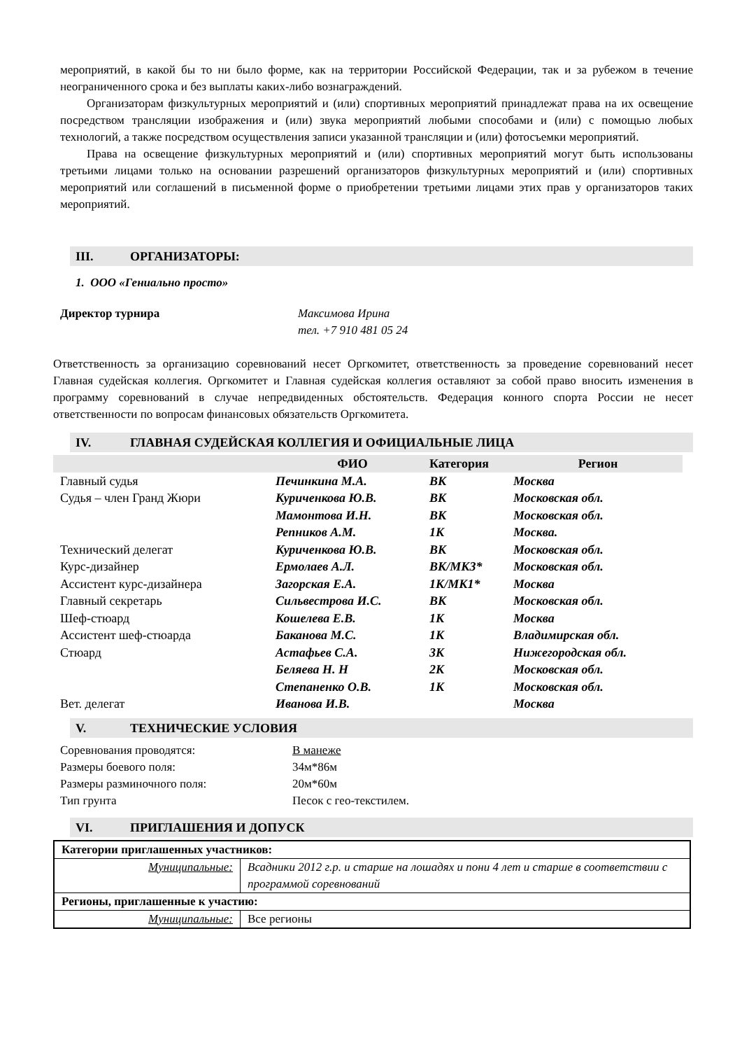мероприятий, в какой бы то ни было форме, как на территории Российской Федерации, так и за рубежом в течение неограниченного срока и без выплаты каких-либо вознаграждений.
Организаторам физкультурных мероприятий и (или) спортивных мероприятий принадлежат права на их освещение посредством трансляции изображения и (или) звука мероприятий любыми способами и (или) с помощью любых технологий, а также посредством осуществления записи указанной трансляции и (или) фотосъемки мероприятий.
Права на освещение физкультурных мероприятий и (или) спортивных мероприятий могут быть использованы третьими лицами только на основании разрешений организаторов физкультурных мероприятий и (или) спортивных мероприятий или соглашений в письменной форме о приобретении третьими лицами этих прав у организаторов таких мероприятий.
III. ОРГАНИЗАТОРЫ:
1. ООО «Гениально просто»
Директор турнира Максимова Ирина
тел. +7 910 481 05 24
Ответственность за организацию соревнований несет Оргкомитет, ответственность за проведение соревнований несет Главная судейская коллегия. Оргкомитет и Главная судейская коллегия оставляют за собой право вносить изменения в программу соревнований в случае непредвиденных обстоятельств. Федерация конного спорта России не несет ответственности по вопросам финансовых обязательств Оргкомитета.
IV. ГЛАВНАЯ СУДЕЙСКАЯ КОЛЛЕГИЯ И ОФИЦИАЛЬНЫЕ ЛИЦА
| | ФИО | Категория | Регион |
| Главный судья | Печинкина М.А. | ВК | Москва |
| Судья – член Гранд Жюри | Куриченкова Ю.В. | ВК | Московская обл. |
| | Мамонтова И.Н. | ВК | Московская обл. |
| | Репников А.М. | 1К | Москва. |
| Технический делегат | Куриченкова Ю.В. | ВК | Московская обл. |
| Курс-дизайнер | Ермолаев А.Л. | ВК/МК3* | Московская обл. |
| Ассистент курс-дизайнера | Загорская Е.А. | 1К/МК1* | Москва |
| Главный секретарь | Сильвестрова И.С. | ВК | Московская обл. |
| Шеф-стюард | Кошелева Е.В. | 1К | Москва |
| Ассистент шеф-стюарда | Баканова М.С. | 1К | Владимирская обл. |
| Стюард | Астафьев С.А. | 3К | Нижегородская обл. |
| | Беляева Н. Н | 2К | Московская обл. |
| | Степаненко О.В. | 1К | Московская обл. |
| Вет. делегат | Иванова И.В. | | Москва |
V. ТЕХНИЧЕСКИЕ УСЛОВИЯ
| Соревнования проводятся: | В манеже |
| Размеры боевого поля: | 34м*86м |
| Размеры разминочного поля: | 20м*60м |
| Тип грунта | Песок с гео-текстилем. |
VI. ПРИГЛАШЕНИЯ И ДОПУСК
| Категории приглашенных участников: | |
| Муниципальные: | Всадники 2012 г.р. и старше на лошадях и пони 4 лет и старше в соответствии с программой соревнований |
| Регионы, приглашенные к участию: | |
| Муниципальные: | Все регионы |